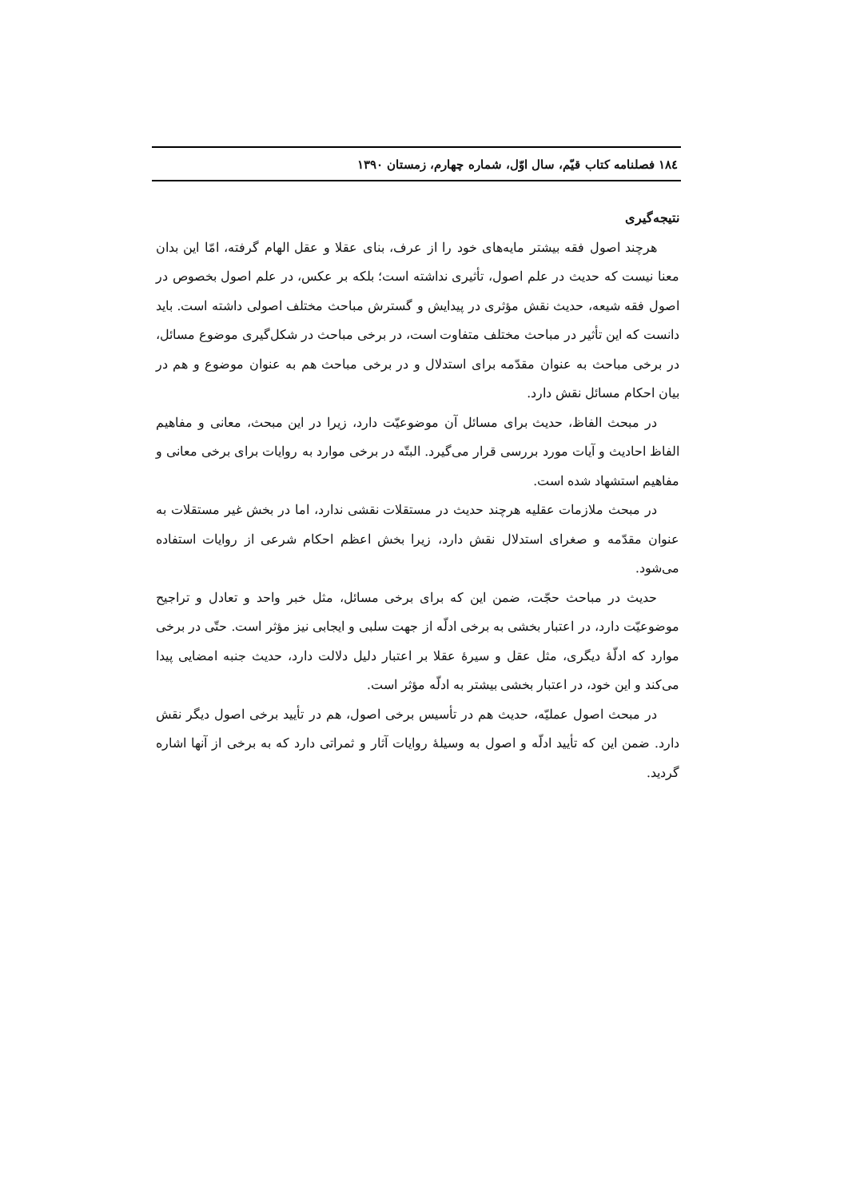١٨٤ فصلنامه کتاب قیّم، سال اوّل، شماره چهارم، زمستان ١٣٩٠
نتیجه‌گیری
هرچند اصول فقه بیشتر مایه‌های خود را از عرف، بنای عقلا و عقل الهام گرفته، امّا این بدان معنا نیست که حدیث در علم اصول، تأثیری نداشته است؛ بلکه بر عکس، در علم اصول بخصوص در اصول فقه شیعه، حدیث نقش مؤثری در پیدایش و گسترش مباحث مختلف اصولی داشته است. باید دانست که این تأثیر در مباحث مختلف متفاوت است، در برخی مباحث در شکل‌گیری موضوع مسائل، در برخی مباحث به عنوان مقدّمه برای استدلال و در برخی مباحث هم به عنوان موضوع و هم در بیان احکام مسائل نقش دارد.
در مبحث الفاظ، حدیث برای مسائل آن موضوعیّت دارد، زیرا در این مبحث، معانی و مفاهیم الفاظ احادیث و آیات مورد بررسی قرار می‌گیرد. البتّه در برخی موارد به روایات برای برخی معانی و مفاهیم استشهاد شده است.
در مبحث ملازمات عقلیه هرچند حدیث در مستقلات نقشی ندارد، اما در بخش غیر مستقلات به عنوان مقدّمه و صغرای استدلال نقش دارد، زیرا بخش اعظم احکام شرعی از روایات استفاده می‌شود.
حدیث در مباحث حجّت، ضمن این که برای برخی مسائل، مثل خبر واحد و تعادل و تراجیح موضوعیّت دارد، در اعتبار بخشی به برخی ادلّه از جهت سلبی و ایجابی نیز مؤثر است. حتّی در برخی موارد که ادلّهٔ دیگری، مثل عقل و سیرهٔ عقلا بر اعتبار دلیل دلالت دارد، حدیث جنبه امضایی پیدا می‌کند و این خود، در اعتبار بخشی بیشتر به ادلّه مؤثر است.
در مبحث اصول عملیّه، حدیث هم در تأسیس برخی اصول، هم در تأیید برخی اصول دیگر نقش دارد. ضمن این که تأیید ادلّه و اصول به وسیلهٔ روایات آثار و ثمراتی دارد که به برخی از آنها اشاره گردید.